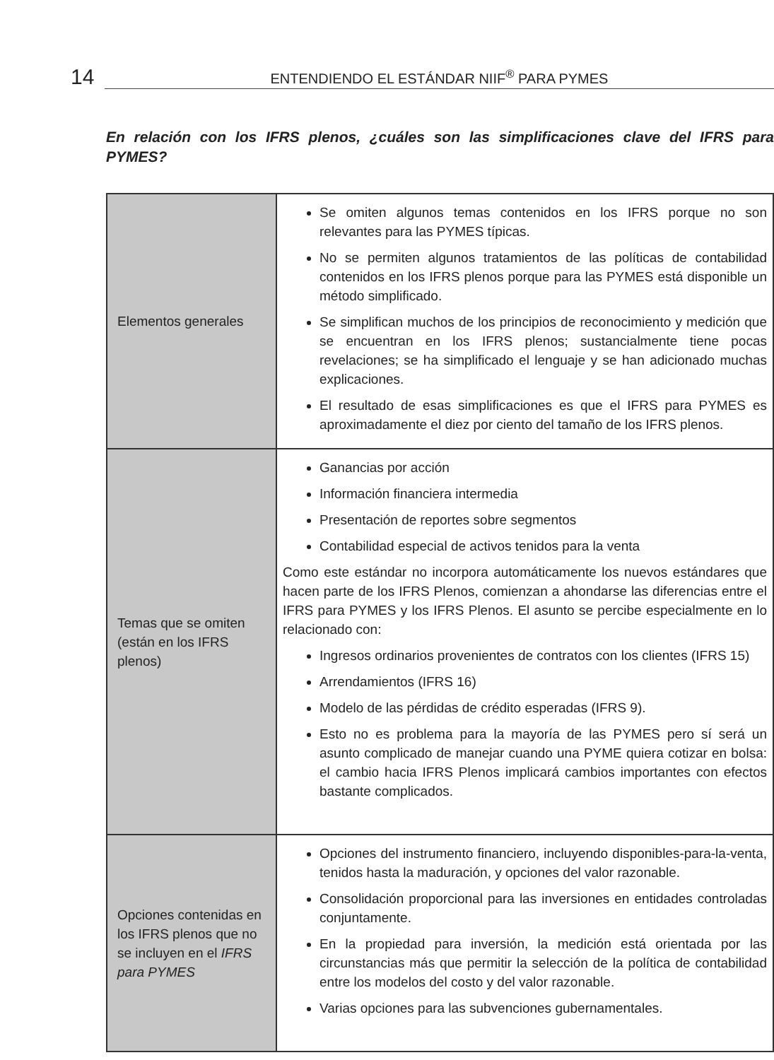14
ENTENDIENDO EL ESTÁNDAR NIIF<sup>®</sup> PARA PYMES
En relación con los IFRS plenos, ¿cuáles son las simplificaciones clave del IFRS para PYMES?
| Elementos generales | Se omiten algunos temas contenidos en los IFRS porque no son relevantes para las PYMES típicas. No se permiten algunos tratamientos de las políticas de contabilidad contenidos en los IFRS plenos porque para las PYMES está disponible un método simplificado. Se simplifican muchos de los principios de reconocimiento y medición que se encuentran en los IFRS plenos; sustancialmente tiene pocas revelaciones; se ha simplificado el lenguaje y se han adicionado muchas explicaciones. El resultado de esas simplificaciones es que el IFRS para PYMES es aproximadamente el diez por ciento del tamaño de los IFRS plenos. |
| Temas que se omiten (están en los IFRS plenos) | Ganancias por acción Información financiera intermedia Presentación de reportes sobre segmentos Contabilidad especial de activos tenidos para la venta Como este estándar no incorpora automáticamente los nuevos estándares que hacen parte de los IFRS Plenos, comienzan a ahondarse las diferencias entre el IFRS para PYMES y los IFRS Plenos. El asunto se percibe especialmente en lo relacionado con: Ingresos ordinarios provenientes de contratos con los clientes (IFRS 15) Arrendamientos (IFRS 16) Modelo de las pérdidas de crédito esperadas (IFRS 9). Esto no es problema para la mayoría de las PYMES pero sí será un asunto complicado de manejar cuando una PYME quiera cotizar en bolsa: el cambio hacia IFRS Plenos implicará cambios importantes con efectos bastante complicados. |
| Opciones contenidas en los IFRS plenos que no se incluyen en el IFRS para PYMES | Opciones del instrumento financiero, incluyendo disponibles-para-la-venta, tenidos hasta la maduración, y opciones del valor razonable. Consolidación proporcional para las inversiones en entidades controladas conjuntamente. En la propiedad para inversión, la medición está orientada por las circunstancias más que permitir la selección de la política de contabilidad entre los modelos del costo y del valor razonable. Varias opciones para las subvenciones gubernamentales. |